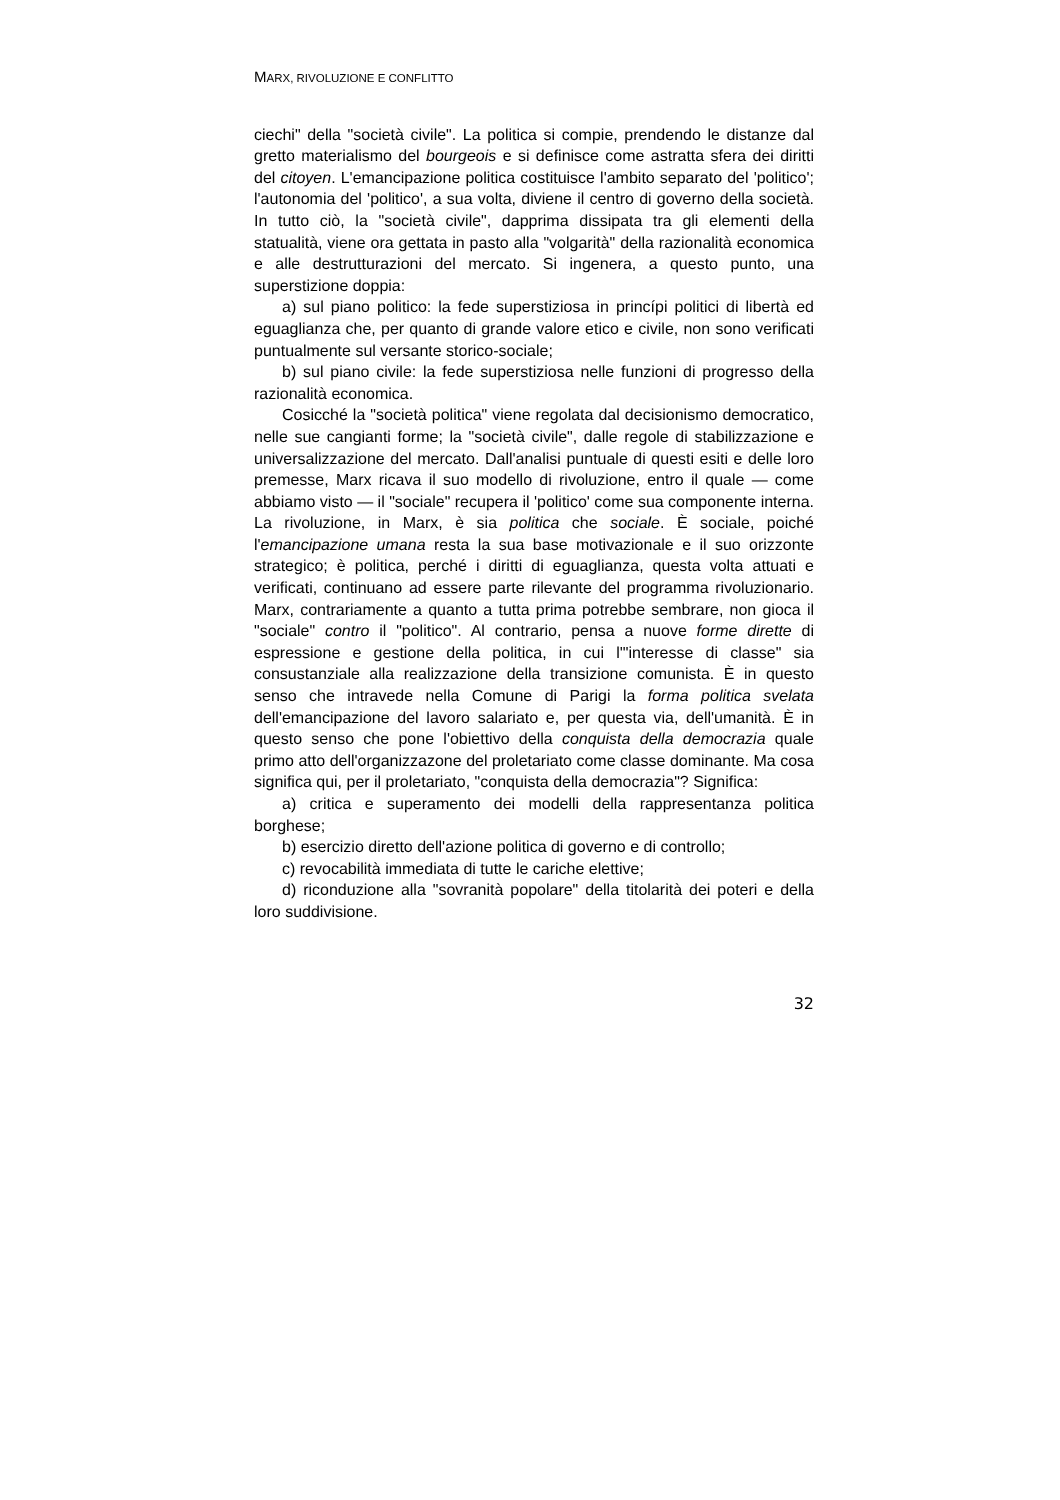MARX, RIVOLUZIONE E CONFLITTO
ciechi" della "società civile". La politica si compie, prendendo le distanze dal gretto materialismo del bourgeois e si definisce come astratta sfera dei diritti del citoyen. L'emancipazione politica costituisce l'ambito separato del 'politico'; l'autonomia del 'politico', a sua volta, diviene il centro di governo della società. In tutto ciò, la "società civile", dapprima dissipata tra gli elementi della statualità, viene ora gettata in pasto alla "volgarità" della razionalità economica e alle destrutturazioni del mercato. Si ingenera, a questo punto, una superstizione doppia:
a) sul piano politico: la fede superstiziosa in princípi politici di libertà ed eguaglianza che, per quanto di grande valore etico e civile, non sono verificati puntualmente sul versante storico-sociale;
b) sul piano civile: la fede superstiziosa nelle funzioni di progresso della razionalità economica.
Cosicché la "società politica" viene regolata dal decisionismo democratico, nelle sue cangianti forme; la "società civile", dalle regole di stabilizzazione e universalizzazione del mercato. Dall'analisi puntuale di questi esiti e delle loro premesse, Marx ricava il suo modello di rivoluzione, entro il quale — come abbiamo visto — il "sociale" recupera il 'politico' come sua componente interna. La rivoluzione, in Marx, è sia politica che sociale. È sociale, poiché l'emancipazione umana resta la sua base motivazionale e il suo orizzonte strategico; è politica, perché i diritti di eguaglianza, questa volta attuati e verificati, continuano ad essere parte rilevante del programma rivoluzionario. Marx, contrariamente a quanto a tutta prima potrebbe sembrare, non gioca il "sociale" contro il "politico". Al contrario, pensa a nuove forme dirette di espressione e gestione della politica, in cui l'"interesse di classe" sia consustanziale alla realizzazione della transizione comunista. È in questo senso che intravede nella Comune di Parigi la forma politica svelata dell'emancipazione del lavoro salariato e, per questa via, dell'umanità. È in questo senso che pone l'obiettivo della conquista della democrazia quale primo atto dell'organizzazone del proletariato come classe dominante. Ma cosa significa qui, per il proletariato, "conquista della democrazia"? Significa:
a) critica e superamento dei modelli della rappresentanza politica borghese;
b) esercizio diretto dell'azione politica di governo e di controllo;
c) revocabilità immediata di tutte le cariche elettive;
d) riconduzione alla "sovranità popolare" della titolarità dei poteri e della loro suddivisione.
32